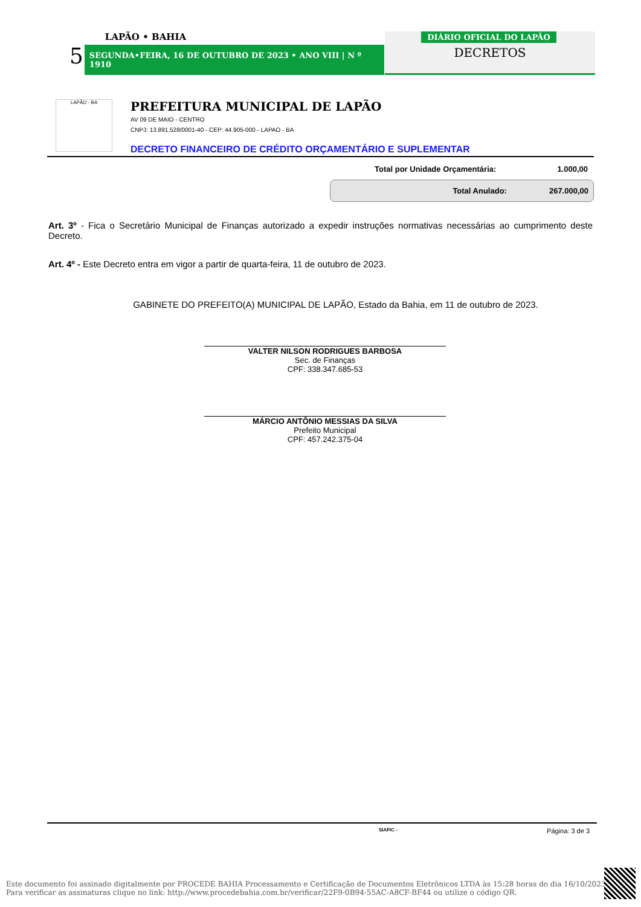5
LAPÃO • BAHIA
SEGUNDA•FEIRA, 16 DE OUTUBRO DE 2023 • ANO VIII | N º 1910
DIÁRIO OFICIAL DO LAPÃO
DECRETOS
LAPÃO - BA
PREFEITURA MUNICIPAL DE LAPÃO
AV 09 DE MAIO - CENTRO
CNPJ: 13.891.528/0001-40 - CEP: 44.905-000 - LAPAO - BA
DECRETO FINANCEIRO DE CRÉDITO ORÇAMENTÁRIO E SUPLEMENTAR
Total por Unidade Orçamentária: 1.000,00
Total Anulado: 267.000,00
Art. 3º - Fica o Secretário Municipal de Finanças autorizado a expedir instruções normativas necessárias ao cumprimento deste Decreto.
Art. 4º - Este Decreto entra em vigor a partir de quarta-feira, 11 de outubro de 2023.
GABINETE DO PREFEITO(A) MUNICIPAL DE LAPÃO, Estado da Bahia, em 11 de outubro de 2023.
VALTER NILSON RODRIGUES BARBOSA
Sec. de Finanças
CPF: 338.347.685-53
MÁRCIO ANTÔNIO MESSIAS DA SILVA
Prefeito Municipal
CPF: 457.242.375-04
SIAFIC - Página: 3 de 3
Este documento foi assinado digitalmente por PROCEDE BAHIA Processamento e Certificação de Documentos Eletrônicos LTDA às 15:28 horas do dia 16/10/2023.
Para verificar as assinaturas clique no link: http://www.procedebahia.com.br/verificar/22F9-0B94-55AC-A8CF-BF44 ou utilize o código QR.